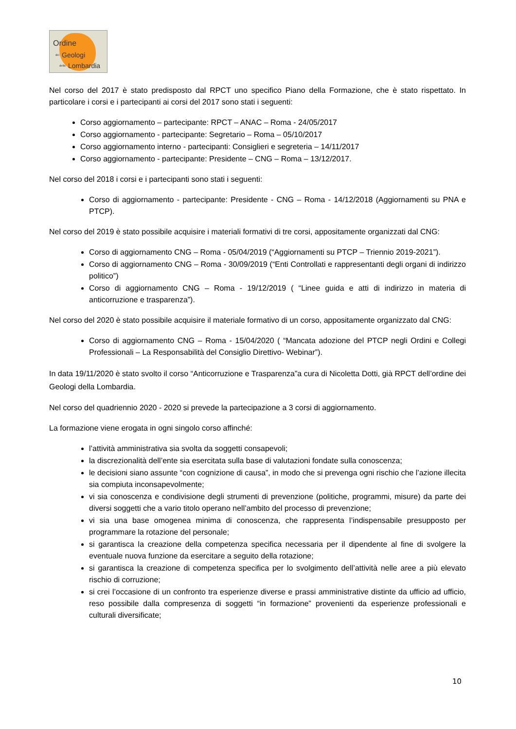Ordine
dei Geologi
della Lombardia
Nel corso del 2017 è stato predisposto dal RPCT uno specifico Piano della Formazione, che è stato rispettato. In particolare i corsi e i partecipanti ai corsi del 2017 sono stati i seguenti:
Corso aggiornamento – partecipante: RPCT – ANAC – Roma - 24/05/2017
Corso aggiornamento - partecipante: Segretario – Roma – 05/10/2017
Corso aggiornamento interno - partecipanti: Consiglieri e segreteria – 14/11/2017
Corso aggiornamento - partecipante: Presidente – CNG – Roma – 13/12/2017.
Nel corso del 2018 i corsi e i partecipanti sono stati i seguenti:
Corso di aggiornamento - partecipante: Presidente - CNG – Roma - 14/12/2018 (Aggiornamenti su PNA e PTCP).
Nel corso del 2019 è stato possibile acquisire i materiali formativi di tre corsi, appositamente organizzati dal CNG:
Corso di aggiornamento CNG – Roma - 05/04/2019 (“Aggiornamenti su PTCP – Triennio 2019-2021”).
Corso di aggiornamento CNG – Roma - 30/09/2019 (“Enti Controllati e rappresentanti degli organi di indirizzo politico”)
Corso di aggiornamento CNG – Roma - 19/12/2019 ( “Linee guida e atti di indirizzo in materia di anticorruzione e trasparenza”).
Nel corso del 2020 è stato possibile acquisire il materiale formativo di un corso, appositamente organizzato dal CNG:
Corso di aggiornamento CNG – Roma - 15/04/2020 ( “Mancata adozione del PTCP negli Ordini e Collegi Professionali – La Responsabilità del Consiglio Direttivo- Webinar”).
In data 19/11/2020 è stato svolto il corso “Anticorruzione e Trasparenza”a cura di Nicoletta Dotti, già RPCT dell’ordine dei Geologi della Lombardia.
Nel corso del quadriennio 2020 - 2020 si prevede la partecipazione a 3 corsi di aggiornamento.
La formazione viene erogata in ogni singolo corso affinché:
l’attività amministrativa sia svolta da soggetti consapevoli;
la discrezionalità dell’ente sia esercitata sulla base di valutazioni fondate sulla conoscenza;
le decisioni siano assunte “con cognizione di causa”, in modo che si prevenga ogni rischio che l’azione illecita sia compiuta inconsapevolmente;
vi sia conoscenza e condivisione degli strumenti di prevenzione (politiche, programmi, misure) da parte dei diversi soggetti che a vario titolo operano nell’ambito del processo di prevenzione;
vi sia una base omogenea minima di conoscenza, che rappresenta l’indispensabile presupposto per programmare la rotazione del personale;
si garantisca la creazione della competenza specifica necessaria per il dipendente al fine di svolgere la eventuale nuova funzione da esercitare a seguito della rotazione;
si garantisca la creazione di competenza specifica per lo svolgimento dell’attività nelle aree a più elevato rischio di corruzione;
si crei l’occasione di un confronto tra esperienze diverse e prassi amministrative distinte da ufficio ad ufficio, reso possibile dalla compresenza di soggetti “in formazione” provenienti da esperienze professionali e culturali diversificate;
10